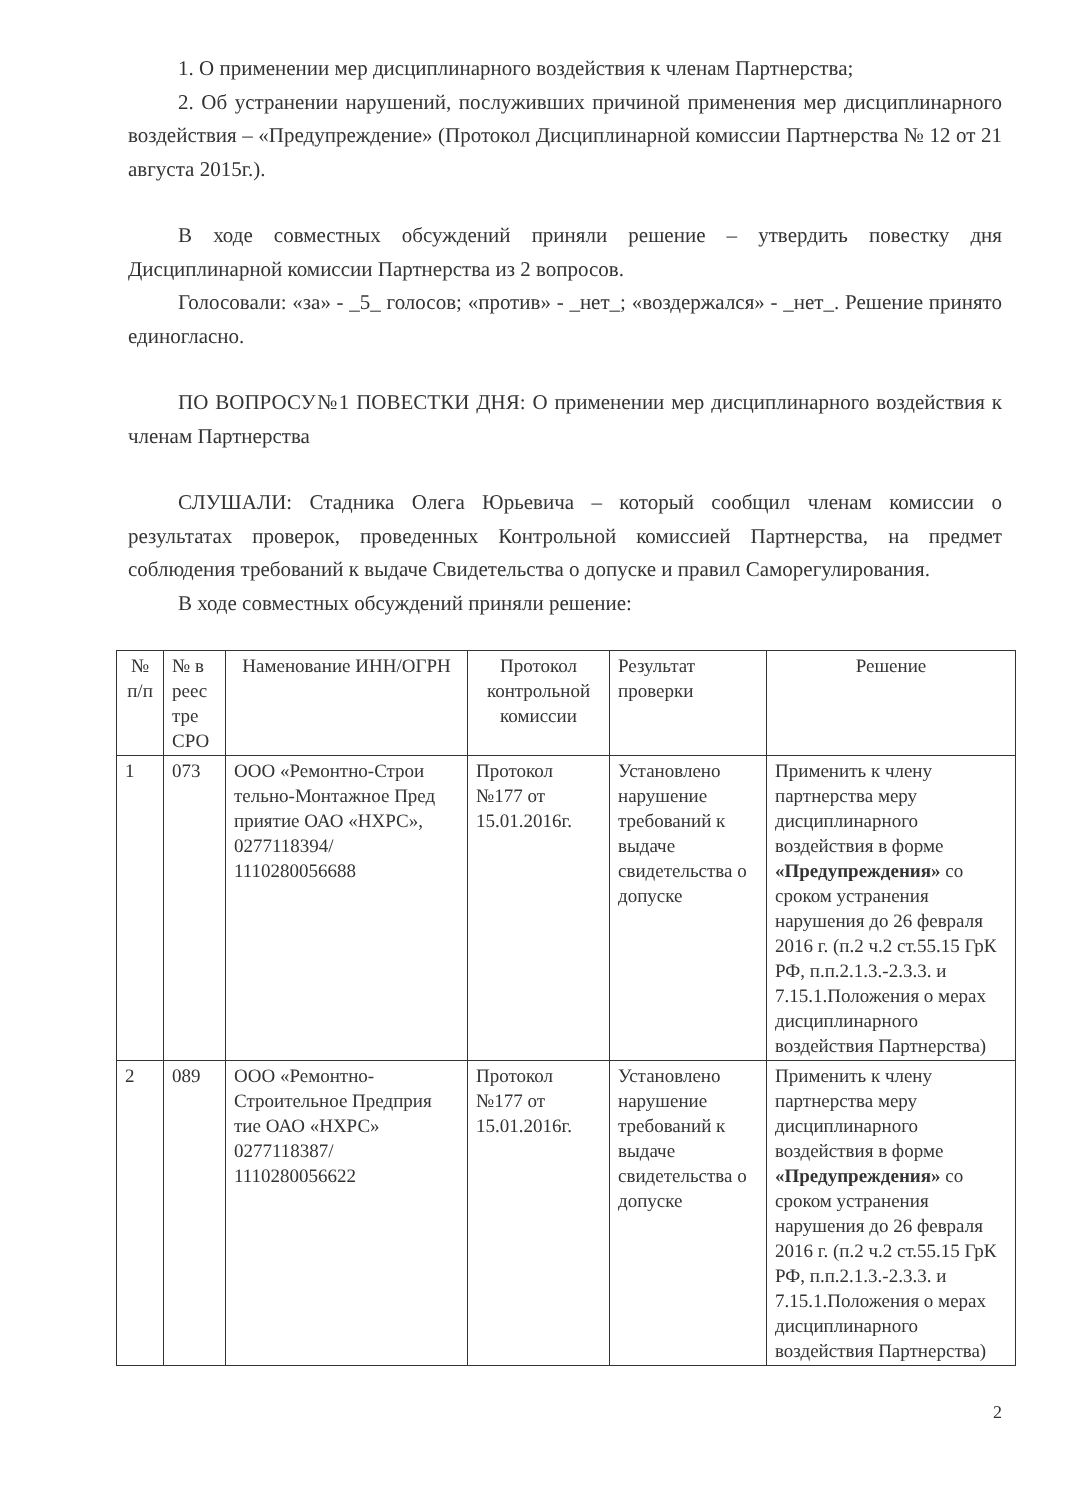1. О применении мер дисциплинарного воздействия к членам Партнерства;
2. Об устранении нарушений, послуживших причиной применения мер дисциплинарного воздействия – «Предупреждение» (Протокол Дисциплинарной комиссии Партнерства № 12 от 21 августа 2015г.).
В ходе совместных обсуждений приняли решение – утвердить повестку дня Дисциплинарной комиссии Партнерства из 2 вопросов.
Голосовали: «за» - _5_ голосов; «против» - _нет_; «воздержался» - _нет_. Решение принято единогласно.
ПО ВОПРОСУ№1 ПОВЕСТКИ ДНЯ: О применении мер дисциплинарного воздействия к членам Партнерства
СЛУШАЛИ: Стадника Олега Юрьевича – который сообщил членам комиссии о результатах проверок, проведенных Контрольной комиссией Партнерства, на предмет соблюдения требований к выдаче Свидетельства о допуске и правил Саморегулирования.
В ходе совместных обсуждений приняли решение:
| № п/п | № в реес тре СРО | Наменование ИНН/ОГРН | Протокол контрольной комиссии | Результат проверки | Решение |
| --- | --- | --- | --- | --- | --- |
| 1 | 073 | ООО «Ремонтно-Строи тельно-Монтажное Пред приятие ОАО «НХРС», 0277118394/ 1110280056688 | Протокол №177 от 15.01.2016г. | Установлено нарушение требований к выдаче свидетельства о допуске | Применить к члену партнерства меру дисциплинарного воздействия в форме «Предупреждения» со сроком устранения нарушения до 26 февраля 2016 г. (п.2 ч.2 ст.55.15 ГрК РФ, п.п.2.1.3.-2.3.3. и 7.15.1.Положения о мерах дисциплинарного воздействия Партнерства) |
| 2 | 089 | ООО «Ремонтно-Строительное Предприя тие ОАО «НХРС» 0277118387/ 1110280056622 | Протокол №177 от 15.01.2016г. | Установлено нарушение требований к выдаче свидетельства о допуске | Применить к члену партнерства меру дисциплинарного воздействия в форме «Предупреждения» со сроком устранения нарушения до 26 февраля 2016 г. (п.2 ч.2 ст.55.15 ГрК РФ, п.п.2.1.3.-2.3.3. и 7.15.1.Положения о мерах дисциплинарного воздействия Партнерства) |
2